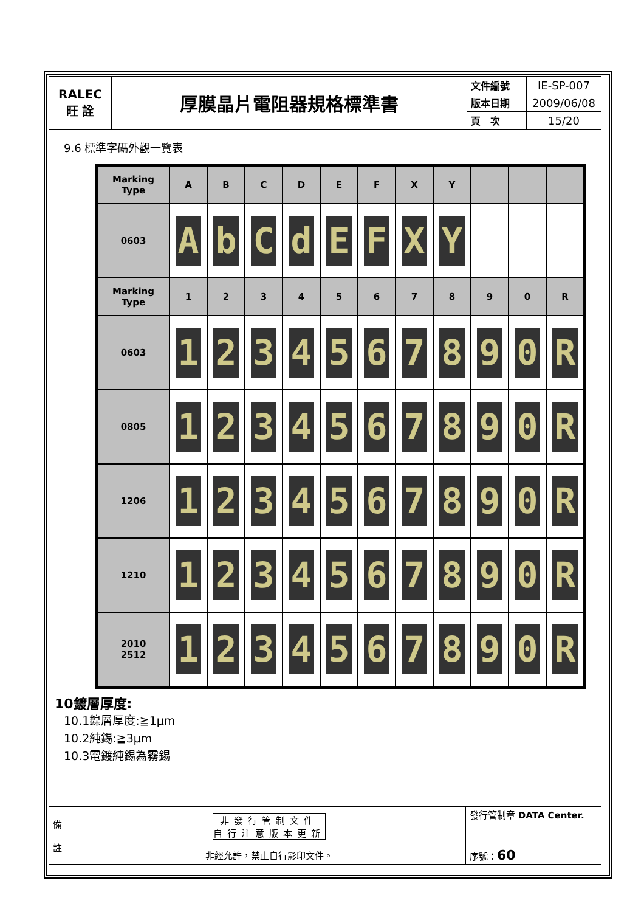| RALEC 旺 詮 | 厚膜晶片電阻器規格標準書 | 文件編號 | IE-SP-007 |
| | | 版本日期 | 2009/06/08 |
| | | 頁 次 | 15/20 |
9.6 標準字碼外觀一覽表
| Marking Type | A | B | C | D | E | F | X | Y | | | |
| 0603 | A | b | C | d | E | F | X | Y | | | |
| Marking Type | 1 | 2 | 3 | 4 | 5 | 6 | 7 | 8 | 9 | 0 | R |
| 0603 | 1 | 2 | 3 | 4 | 5 | 6 | 7 | 8 | 9 | 0 | R |
| 0805 | 1 | 2 | 3 | 4 | 5 | 6 | 7 | 8 | 9 | 0 | R |
| 1206 | 1 | 2 | 3 | 4 | 5 | 6 | 7 | 8 | 9 | 0 | R |
| 1210 | 1 | 2 | 3 | 4 | 5 | 6 | 7 | 8 | 9 | 0 | R |
| 2010 2512 | 1 | 2 | 3 | 4 | 5 | 6 | 7 | 8 | 9 | 0 | R |
10鍍層厚度:
10.1鎳層厚度:≧1μm
10.2純錫:≧3μm
10.3電鍍純錫為霧錫
| 備 註 | 非發行管制文件 自行注意版本更新 | 發行管制章 DATA Center. |
| | 非經允許，禁止自行影印文件。 | 序號： 60 |